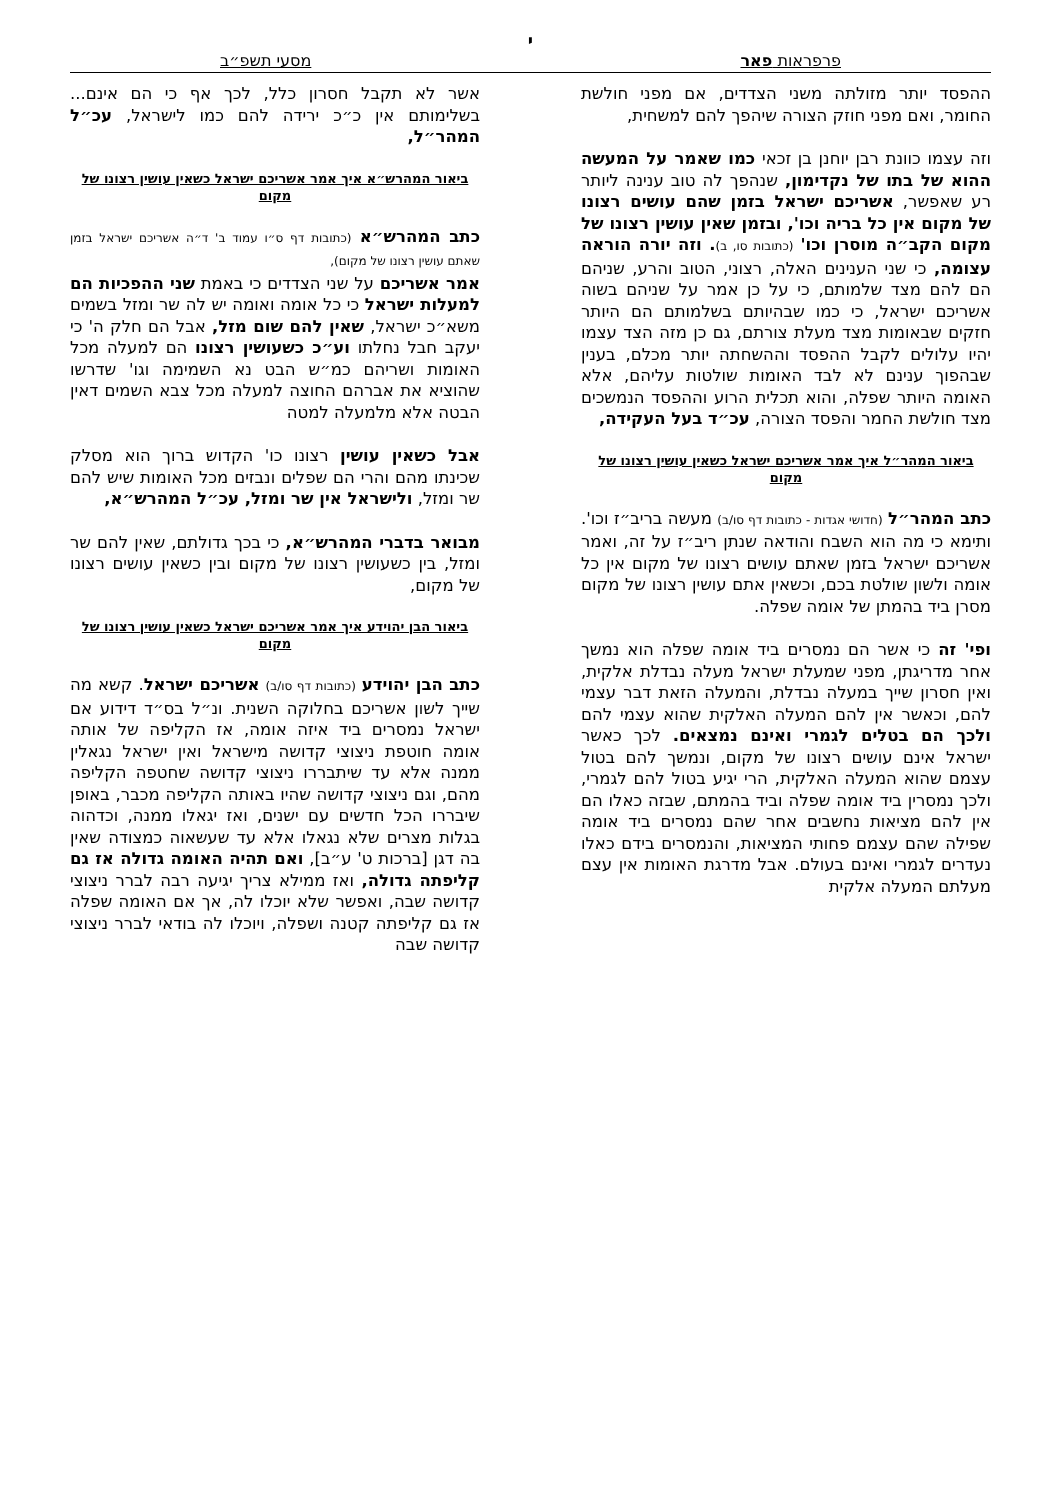י
פרפראות פאר מסעי תשפ״ב
ההפסד יותר מזולתה משני הצדדים, אם מפני חולשת החומר, ואם מפני חוזק הצורה שיהפך להם למשחית,
וזה עצמו כוונת רבן יוחנן בן זכאי כמו שאמר על המעשה ההוא של בתו של נקדימון, שנהפך לה טוב ענינה ליותר רע שאפשר, אשריכם ישראל בזמן שהם עושים רצונו של מקום אין כל בריה וכו', ובזמן שאין עושין רצונו של מקום הקב״ה מוסרן וכו' (כתובות סו, ב). וזה יורה הוראה עצומה, כי שני הענינים האלה, רצוני, הטוב והרע, שניהם הם להם מצד שלמותם, כי על כן אמר על שניהם בשוה אשריכם ישראל, כי כמו שבהיותם בשלמותם הם היותר חזקים שבאומות מצד מעלת צורתם, גם כן מזה הצד עצמו יהיו עלולים לקבל ההפסד וההשחתה יותר מכלם, בענין שבהפוך ענינם לא לבד האומות שולטות עליהם, אלא האומה היותר שפלה, והוא תכלית הרוע וההפסד הנמשכים מצד חולשת החמר והפסד הצורה, עכ״ד בעל העקידה,
ביאור המהר״ל איך אמר אשריכם ישראל כשאין עושין רצונו של מקום
כתב המהר״ל (חדושי אגדות - כתובות דף סו/ב) מעשה בריב״ז וכו'. ותימא כי מה הוא השבח והודאה שנתן ריב״ז על זה, ואמר אשריכם ישראל בזמן שאתם עושים רצונו של מקום אין כל אומה ולשון שולטת בכם, וכשאין אתם עושין רצונו של מקום מסרן ביד בהמתן של אומה שפלה.
ופי' זה כי אשר הם נמסרים ביד אומה שפלה הוא נמשך אחר מדריגתן, מפני שמעלת ישראל מעלה נבדלת אלקית, ואין חסרון שייך במעלה נבדלת, והמעלה הזאת דבר עצמי להם, וכאשר אין להם המעלה האלקית שהוא עצמי להם ולכך הם בטלים לגמרי ואינם נמצאים. לכך כאשר ישראל אינם עושים רצונו של מקום, ונמשך להם בטול עצמם שהוא המעלה האלקית, הרי יגיע בטול להם לגמרי, ולכך נמסרין ביד אומה שפלה וביד בהמתם, שבזה כאלו הם אין להם מציאות נחשבים אחר שהם נמסרים ביד אומה שפילה שהם עצמם פחותי המציאות, והנמסרים בידם כאלו נעדרים לגמרי ואינם בעולם. אבל מדרגת האומות אין עצם מעלתם המעלה אלקית
אשר לא תקבל חסרון כלל, לכך אף כי הם אינם... בשלימותם אין כ״כ ירידה להם כמו לישראל, עכ״ל המהר״ל,
ביאור המהרש״א איך אמר אשריכם ישראל כשאין עושין רצונו של מקום
כתב המהרש״א (כתובות דף ס״ו עמוד ב' ד״ה אשריכם ישראל בזמן שאתם עושין רצונו של מקום),
אמר אשריכם על שני הצדדים כי באמת שני ההפכיות הם למעלות ישראל כי כל אומה ואומה יש לה שר ומזל בשמים משא״כ ישראל, שאין להם שום מזל, אבל הם חלק ה' כי יעקב חבל נחלתו וע״כ כשעושין רצונו הם למעלה מכל האומות ושריהם כמ״ש הבט נא השמימה וגו' שדרשו שהוציא את אברהם החוצה למעלה מכל צבא השמים דאין הבטה אלא מלמעלה למטה
אבל כשאין עושין רצונו כו' הקדוש ברוך הוא מסלק שכינתו מהם והרי הם שפלים ונבזים מכל האומות שיש להם שר ומזל, ולישראל אין שר ומזל, עכ״ל המהרש״א,
מבואר בדברי המהרש״א, כי בכך גדולתם, שאין להם שר ומזל, בין כשעושין רצונו של מקום ובין כשאין עושים רצונו של מקום,
ביאור הבן יהוידע איך אמר אשריכם ישראל כשאין עושין רצונו של מקום
כתב הבן יהוידע (כתובות דף סו/ב) אשריכם ישראל. קשא מה שייך לשון אשריכם בחלוקה השנית. ונ״ל בס״ד דידוע אם ישראל נמסרים ביד איזה אומה, אז הקליפה של אותה אומה חוטפת ניצוצי קדושה מישראל ואין ישראל נגאלין ממנה אלא עד שיתבררו ניצוצי קדושה שחטפה הקליפה מהם, וגם ניצוצי קדושה שהיו באותה הקליפה מכבר, באופן שיבררו הכל חדשים עם ישנים, ואז יגאלו ממנה, וכדהוה בגלות מצרים שלא נגאלו אלא עד שעשאוה כמצודה שאין בה דגן [ברכות ט' ע״ב], ואם תהיה האומה גדולה אז גם קליפתה גדולה, ואז ממילא צריך יגיעה רבה לברר ניצוצי קדושה שבה, ואפשר שלא יוכלו לה, אך אם האומה שפלה אז גם קליפתה קטנה ושפלה, ויוכלו לה בודאי לברר ניצוצי קדושה שבה